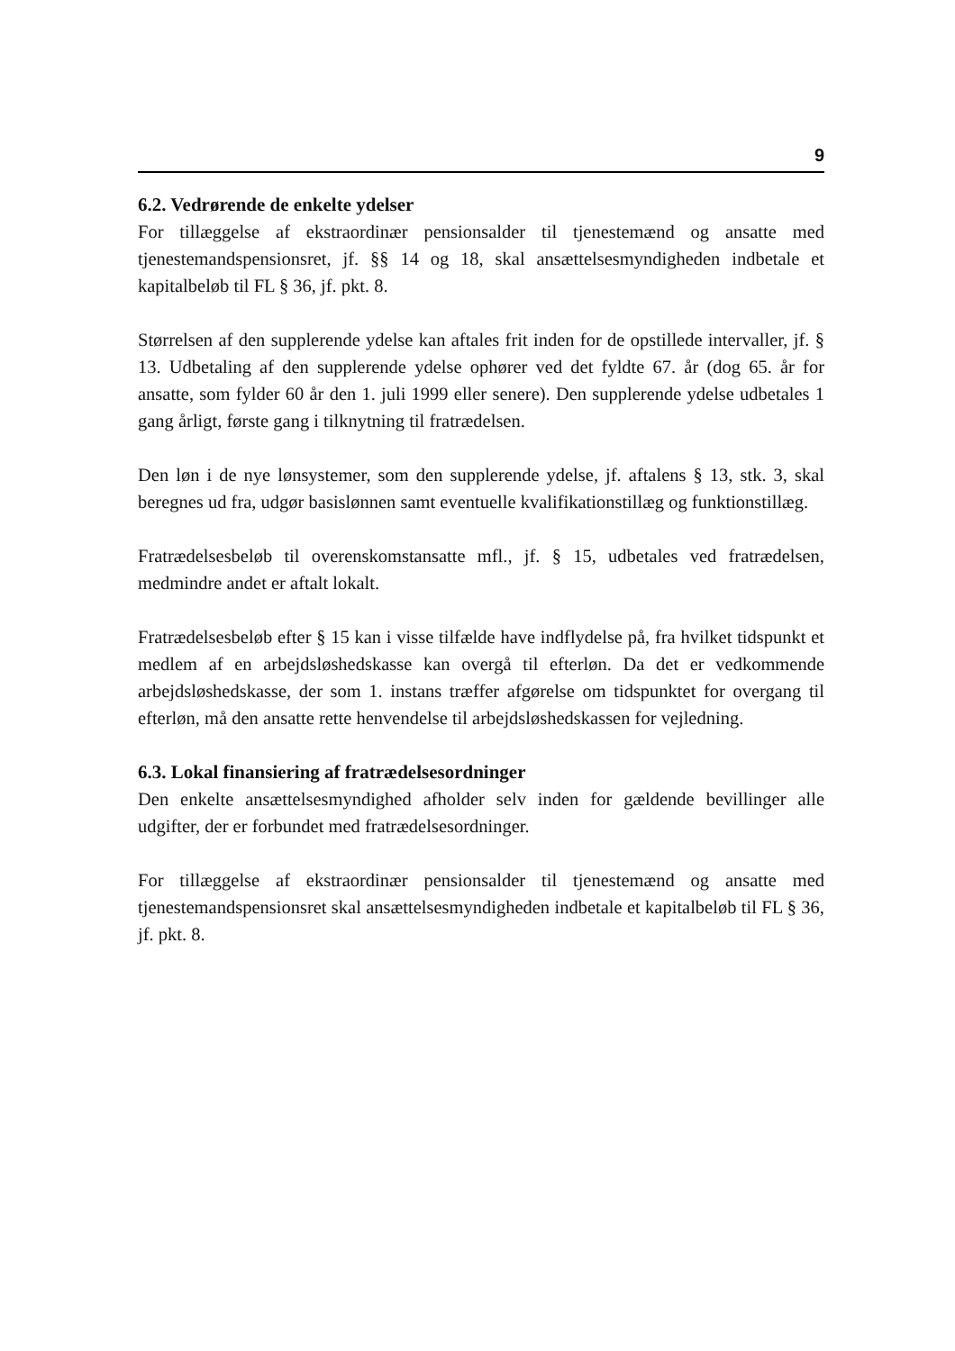9
6.2. Vedrørende de enkelte ydelser
For tillæggelse af ekstraordinær pensionsalder til tjenestemænd og ansatte med tjenestemandspensionsret, jf. §§ 14 og 18, skal ansættelsesmyndigheden indbetale et kapitalbeløb til FL § 36, jf. pkt. 8.
Størrelsen af den supplerende ydelse kan aftales frit inden for de opstillede intervaller, jf. § 13. Udbetaling af den supplerende ydelse ophører ved det fyldte 67. år (dog 65. år for ansatte, som fylder 60 år den 1. juli 1999 eller senere). Den supplerende ydelse udbetales 1 gang årligt, første gang i tilknytning til fratrædelsen.
Den løn i de nye lønsystemer, som den supplerende ydelse, jf. aftalens § 13, stk. 3, skal beregnes ud fra, udgør basislønnen samt eventuelle kvalifikationstillæg og funktionstillæg.
Fratrædelsesbeløb til overenskomstansatte mfl., jf. § 15, udbetales ved fratrædelsen, medmindre andet er aftalt lokalt.
Fratrædelsesbeløb efter § 15 kan i visse tilfælde have indflydelse på, fra hvilket tidspunkt et medlem af en arbejdsløshedskasse kan overgå til efterløn. Da det er vedkommende arbejdsløshedskasse, der som 1. instans træffer afgørelse om tidspunktet for overgang til efterløn, må den ansatte rette henvendelse til arbejdsløshedskassen for vejledning.
6.3. Lokal finansiering af fratrædelsesordninger
Den enkelte ansættelsesmyndighed afholder selv inden for gældende bevillinger alle udgifter, der er forbundet med fratrædelsesordninger.
For tillæggelse af ekstraordinær pensionsalder til tjenestemænd og ansatte med tjenestemandspensionsret skal ansættelsesmyndigheden indbetale et kapitalbeløb til FL § 36, jf. pkt. 8.